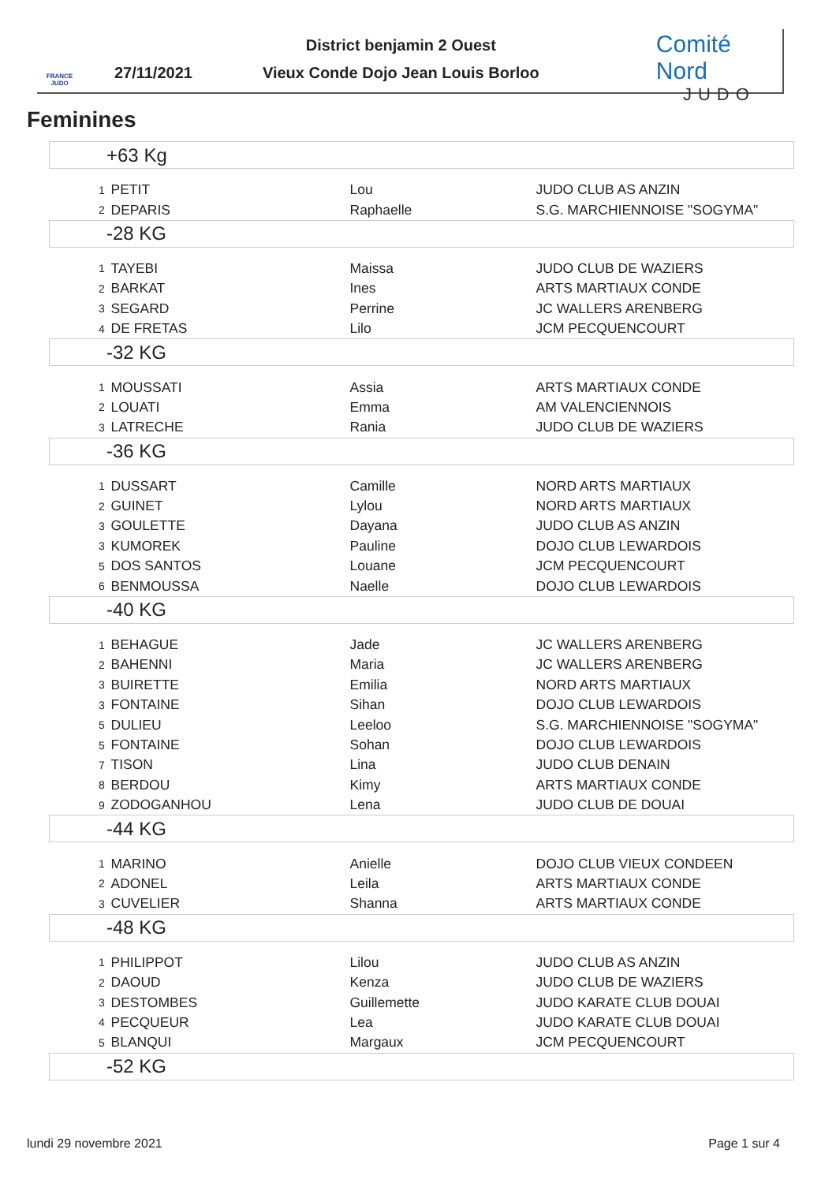FRANCE JUDO
27/11/2021
District benjamin 2 Ouest
Vieux Conde Dojo Jean Louis Borloo
Comité Nord
JUDO
Feminines
| +63 Kg | | | |
| --- | --- | --- | --- |
| 1 | PETIT | Lou | JUDO CLUB AS ANZIN |
| 2 | DEPARIS | Raphaelle | S.G. MARCHIENNOISE "SOGYMA" |
| -28 KG | | | |
| 1 | TAYEBI | Maissa | JUDO CLUB DE WAZIERS |
| 2 | BARKAT | Ines | ARTS MARTIAUX CONDE |
| 3 | SEGARD | Perrine | JC WALLERS ARENBERG |
| 4 | DE FRETAS | Lilo | JCM PECQUENCOURT |
| -32 KG | | | |
| 1 | MOUSSATI | Assia | ARTS MARTIAUX CONDE |
| 2 | LOUATI | Emma | AM VALENCIENNOIS |
| 3 | LATRECHE | Rania | JUDO CLUB DE WAZIERS |
| -36 KG | | | |
| 1 | DUSSART | Camille | NORD ARTS MARTIAUX |
| 2 | GUINET | Lylou | NORD ARTS MARTIAUX |
| 3 | GOULETTE | Dayana | JUDO CLUB AS ANZIN |
| 3 | KUMOREK | Pauline | DOJO CLUB LEWARDOIS |
| 5 | DOS SANTOS | Louane | JCM PECQUENCOURT |
| 6 | BENMOUSSA | Naelle | DOJO CLUB LEWARDOIS |
| -40 KG | | | |
| 1 | BEHAGUE | Jade | JC WALLERS ARENBERG |
| 2 | BAHENNI | Maria | JC WALLERS ARENBERG |
| 3 | BUIRETTE | Emilia | NORD ARTS MARTIAUX |
| 3 | FONTAINE | Sihan | DOJO CLUB LEWARDOIS |
| 5 | DULIEU | Leeloo | S.G. MARCHIENNOISE "SOGYMA" |
| 5 | FONTAINE | Sohan | DOJO CLUB LEWARDOIS |
| 7 | TISON | Lina | JUDO CLUB DENAIN |
| 8 | BERDOU | Kimy | ARTS MARTIAUX CONDE |
| 9 | ZODOGANHOU | Lena | JUDO CLUB DE DOUAI |
| -44 KG | | | |
| 1 | MARINO | Anielle | DOJO CLUB VIEUX CONDEEN |
| 2 | ADONEL | Leila | ARTS MARTIAUX CONDE |
| 3 | CUVELIER | Shanna | ARTS MARTIAUX CONDE |
| -48 KG | | | |
| 1 | PHILIPPOT | Lilou | JUDO CLUB AS ANZIN |
| 2 | DAOUD | Kenza | JUDO CLUB DE WAZIERS |
| 3 | DESTOMBES | Guillemette | JUDO KARATE CLUB DOUAI |
| 4 | PECQUEUR | Lea | JUDO KARATE CLUB DOUAI |
| 5 | BLANQUI | Margaux | JCM PECQUENCOURT |
| -52 KG | | | |
lundi 29 novembre 2021 Page 1 sur 4